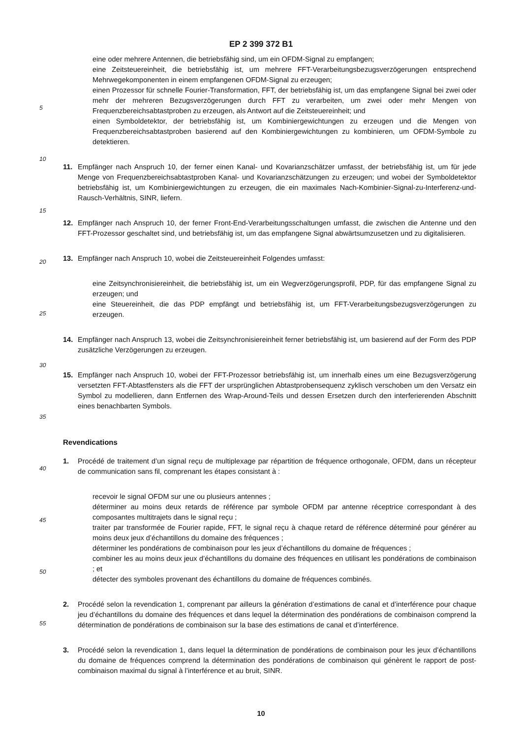EP 2 399 372 B1
eine oder mehrere Antennen, die betriebsfähig sind, um ein OFDM-Signal zu empfangen;
eine Zeitsteuereinheit, die betriebsfähig ist, um mehrere FFT-Verarbeitungsbezugsverzögerungen entsprechend Mehrwegekomponenten in einem empfangenen OFDM-Signal zu erzeugen;
einen Prozessor für schnelle Fourier-Transformation, FFT, der betriebsfähig ist, um das empfangene Signal bei zwei oder mehr der mehreren Bezugsverzögerungen durch FFT zu verarbeiten, um zwei oder mehr Mengen von Frequenzbereichsabtastproben zu erzeugen, als Antwort auf die Zeitsteuereinheit; und
einen Symboldetektor, der betriebsfähig ist, um Kombiniergewichtungen zu erzeugen und die Mengen von Frequenzbereichsabtastproben basierend auf den Kombiniergewichtungen zu kombinieren, um OFDM-Symbole zu detektieren.
11. Empfänger nach Anspruch 10, der ferner einen Kanal- und Kovarianzschätzer umfasst, der betriebsfähig ist, um für jede Menge von Frequenzbereichsabtastproben Kanal- und Kovarianzschätzungen zu erzeugen; und wobei der Symboldetektor betriebsfähig ist, um Kombiniergewichtungen zu erzeugen, die ein maximales Nach-Kombinier-Signal-zu-Interferenz-und-Rausch-Verhältnis, SINR, liefern.
12. Empfänger nach Anspruch 10, der ferner Front-End-Verarbeitungsschaltungen umfasst, die zwischen die Antenne und den FFT-Prozessor geschaltet sind, und betriebsfähig ist, um das empfangene Signal abwärtsumzusetzen und zu digitalisieren.
13. Empfänger nach Anspruch 10, wobei die Zeitsteuereinheit Folgendes umfasst:
eine Zeitsynchronisiereinheit, die betriebsfähig ist, um ein Wegverzögerungsprofil, PDP, für das empfangene Signal zu erzeugen; und
eine Steuereinheit, die das PDP empfängt und betriebsfähig ist, um FFT-Verarbeitungsbezugsverzögerungen zu erzeugen.
14. Empfänger nach Anspruch 13, wobei die Zeitsynchronisiereinheit ferner betriebsfähig ist, um basierend auf der Form des PDP zusätzliche Verzögerungen zu erzeugen.
15. Empfänger nach Anspruch 10, wobei der FFT-Prozessor betriebsfähig ist, um innerhalb eines um eine Bezugsverzögerung versetzten FFT-Abtastfensters als die FFT der ursprünglichen Abtastprobensequenz zyklisch verschoben um den Versatz ein Symbol zu modellieren, dann Entfernen des Wrap-Around-Teils und dessen Ersetzen durch den interferierenden Abschnitt eines benachbarten Symbols.
Revendications
1. Procédé de traitement d’un signal reçu de multiplexage par répartition de fréquence orthogonale, OFDM, dans un récepteur de communication sans fil, comprenant les étapes consistant à :
recevoir le signal OFDM sur une ou plusieurs antennes ;
déterminer au moins deux retards de référence par symbole OFDM par antenne réceptrice correspondant à des composantes multitrajets dans le signal reçu ;
traiter par transformée de Fourier rapide, FFT, le signal reçu à chaque retard de référence déterminé pour générer au moins deux jeux d’échantillons du domaine des fréquences ;
déterminer les pondérations de combinaison pour les jeux d’échantillons du domaine de fréquences ;
combiner les au moins deux jeux d’échantillons du domaine des fréquences en utilisant les pondérations de combinaison ; et
détecter des symboles provenant des échantillons du domaine de fréquences combinés.
2. Procédé selon la revendication 1, comprenant par ailleurs la génération d’estimations de canal et d’interférence pour chaque jeu d’échantillons du domaine des fréquences et dans lequel la détermination des pondérations de combinaison comprend la détermination de pondérations de combinaison sur la base des estimations de canal et d’interférence.
3. Procédé selon la revendication 1, dans lequel la détermination de pondérations de combinaison pour les jeux d’échantillons du domaine de fréquences comprend la détermination des pondérations de combinaison qui génèrent le rapport de post-combinaison maximal du signal à l’interférence et au bruit, SINR.
5
10
15
20
25
30
35
40
45
50
55
10